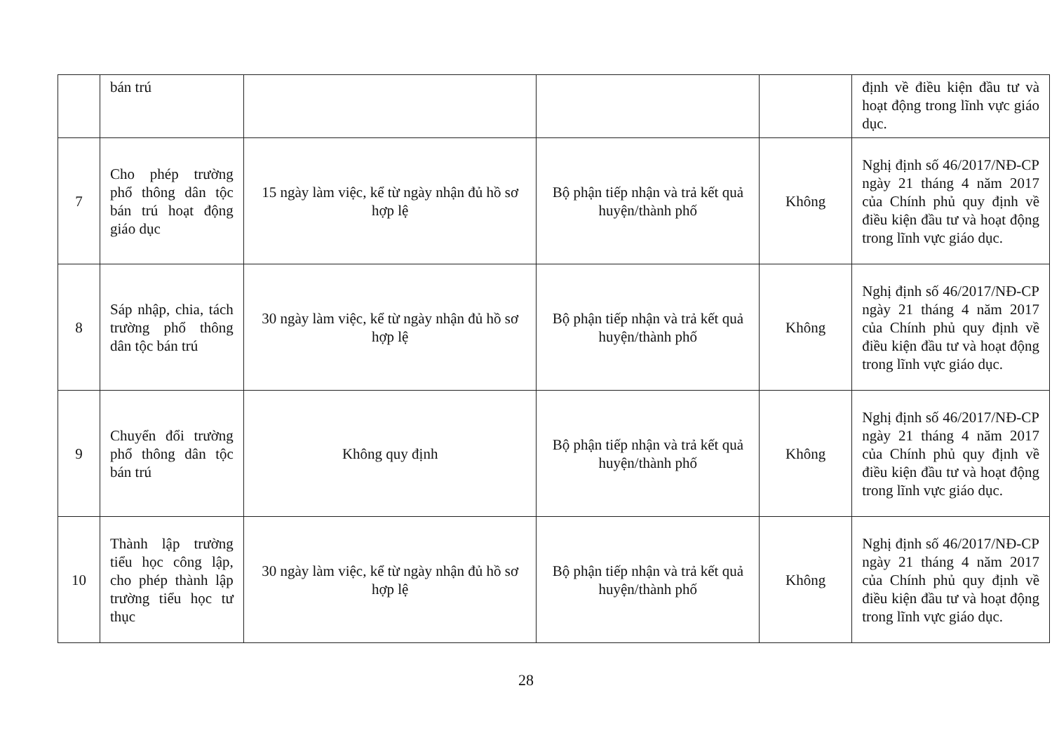| | bán trú | | | | định về điều kiện đầu tư và hoạt động trong lĩnh vực giáo dục. |
| 7 | Cho phép trường phổ thông dân tộc bán trú hoạt động giáo dục | 15 ngày làm việc, kể từ ngày nhận đủ hồ sơ hợp lệ | Bộ phận tiếp nhận và trả kết quả huyện/thành phố | Không | Nghị định số 46/2017/NĐ-CP ngày 21 tháng 4 năm 2017 của Chính phủ quy định về điều kiện đầu tư và hoạt động trong lĩnh vực giáo dục. |
| 8 | Sáp nhập, chia, tách trường phổ thông dân tộc bán trú | 30 ngày làm việc, kể từ ngày nhận đủ hồ sơ hợp lệ | Bộ phận tiếp nhận và trả kết quả huyện/thành phố | Không | Nghị định số 46/2017/NĐ-CP ngày 21 tháng 4 năm 2017 của Chính phủ quy định về điều kiện đầu tư và hoạt động trong lĩnh vực giáo dục. |
| 9 | Chuyển đổi trường phổ thông dân tộc bán trú | Không quy định | Bộ phận tiếp nhận và trả kết quả huyện/thành phố | Không | Nghị định số 46/2017/NĐ-CP ngày 21 tháng 4 năm 2017 của Chính phủ quy định về điều kiện đầu tư và hoạt động trong lĩnh vực giáo dục. |
| 10 | Thành lập trường tiểu học công lập, cho phép thành lập trường tiểu học tư thục | 30 ngày làm việc, kể từ ngày nhận đủ hồ sơ hợp lệ | Bộ phận tiếp nhận và trả kết quả huyện/thành phố | Không | Nghị định số 46/2017/NĐ-CP ngày 21 tháng 4 năm 2017 của Chính phủ quy định về điều kiện đầu tư và hoạt động trong lĩnh vực giáo dục. |
28